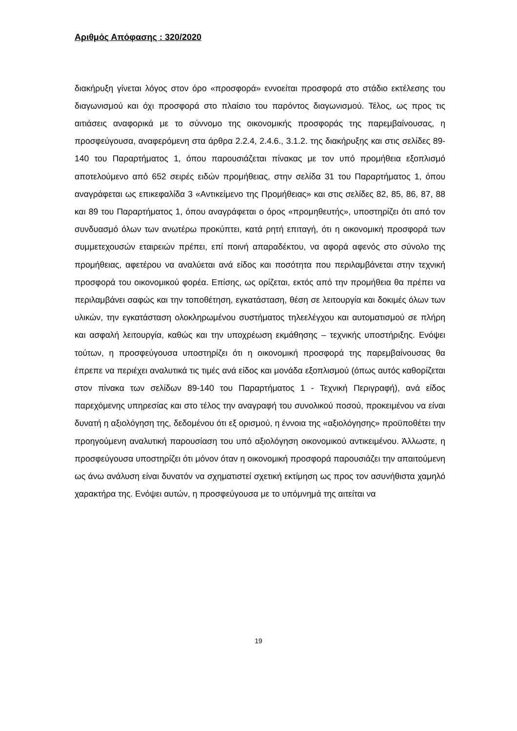Αριθμός Απόφασης : 320/2020
διακήρυξη γίνεται λόγος στον όρο «προσφορά» εννοείται προσφορά στο στάδιο εκτέλεσης του διαγωνισμού και όχι προσφορά στο πλαίσιο του παρόντος διαγωνισμού. Τέλος, ως προς τις αιτιάσεις αναφορικά με το σύννομο της οικονομικής προσφοράς της παρεμβαίνουσας, η προσφεύγουσα, αναφερόμενη στα άρθρα 2.2.4, 2.4.6., 3.1.2. της διακήρυξης και στις σελίδες 89-140 του Παραρτήματος 1, όπου παρουσιάζεται πίνακας με τον υπό προμήθεια εξοπλισμό αποτελούμενο από 652 σειρές ειδών προμήθειας, στην σελίδα 31 του Παραρτήματος 1, όπου αναγράφεται ως επικεφαλίδα 3 «Αντικείμενο της Προμήθειας» και στις σελίδες 82, 85, 86, 87, 88 και 89 του Παραρτήματος 1, όπου αναγράφεται ο όρος «προμηθευτής», υποστηρίζει ότι από τον συνδυασμό όλων των ανωτέρω προκύπτει, κατά ρητή επιταγή, ότι η οικονομική προσφορά των συμμετεχουσών εταιρειών πρέπει, επί ποινή απαραδέκτου, να αφορά αφενός στο σύνολο της προμήθειας, αφετέρου να αναλύεται ανά είδος και ποσότητα που περιλαμβάνεται στην τεχνική προσφορά του οικονομικού φορέα. Επίσης, ως ορίζεται, εκτός από την προμήθεια θα πρέπει να περιλαμβάνει σαφώς και την τοποθέτηση, εγκατάσταση, θέση σε λειτουργία και δοκιμές όλων των υλικών, την εγκατάσταση ολοκληρωμένου συστήματος τηλεελέγχου και αυτοματισμού σε πλήρη και ασφαλή λειτουργία, καθώς και την υποχρέωση εκμάθησης – τεχνικής υποστήριξης. Ενόψει τούτων, η προσφεύγουσα υποστηρίζει ότι η οικονομική προσφορά της παρεμβαίνουσας θα έπρεπε να περιέχει αναλυτικά τις τιμές ανά είδος και μονάδα εξοπλισμού (όπως αυτός καθορίζεται στον πίνακα των σελίδων 89-140 του Παραρτήματος 1 - Τεχνική Περιγραφή), ανά είδος παρεχόμενης υπηρεσίας και στο τέλος την αναγραφή του συνολικού ποσού, προκειμένου να είναι δυνατή η αξιολόγηση της, δεδομένου ότι εξ ορισμού, η έννοια της «αξιολόγησης» προϋποθέτει την προηγούμενη αναλυτική παρουσίαση του υπό αξιολόγηση οικονομικού αντικειμένου. Άλλωστε, η προσφεύγουσα υποστηρίζει ότι μόνον όταν η οικονομική προσφορά παρουσιάζει την απαιτούμενη ως άνω ανάλυση είναι δυνατόν να σχηματιστεί σχετική εκτίμηση ως προς τον ασυνήθιστα χαμηλό χαρακτήρα της. Ενόψει αυτών, η προσφεύγουσα με το υπόμνημά της αιτείται να
19